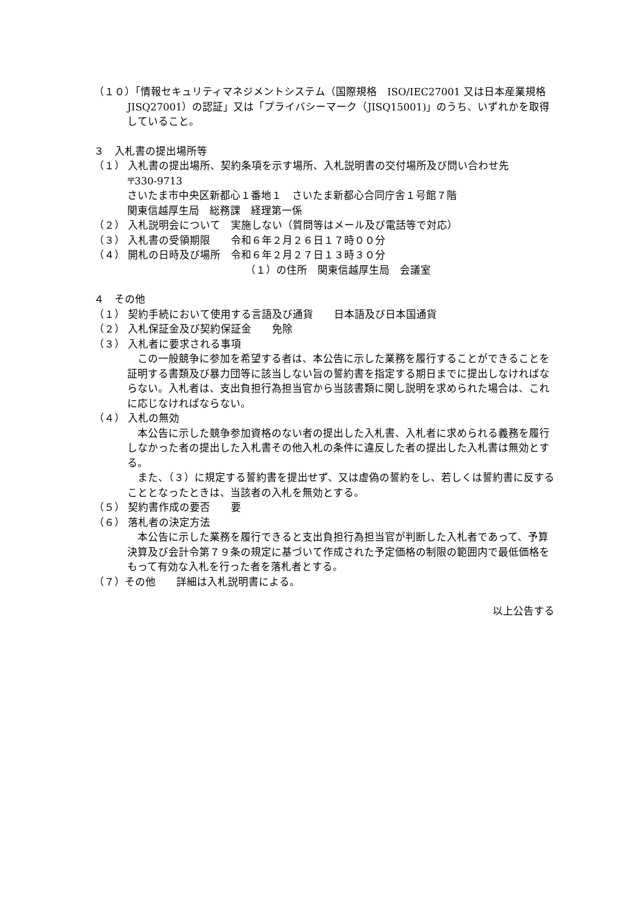（１０）「情報セキュリティマネジメントシステム（国際規格　ISO/IEC27001 又は日本産業規格　JISQ27001）の認証」又は「プライバシーマーク（JISQ15001)」のうち、いずれかを取得していること。
３　入札書の提出場所等
（１） 入札書の提出場所、契約条項を示す場所、入札説明書の交付場所及び問い合わせ先
〒330-9713
さいたま市中央区新都心１番地１　さいたま新都心合同庁舎１号館７階
関東信越厚生局　総務課　経理第一係
（２） 入札説明会について　実施しない（質問等はメール及び電話等で対応）
（３） 入札書の受領期限　　令和６年２月２６日１７時００分
（４） 開札の日時及び場所　令和６年２月２７日１３時３０分
（１）の住所　関東信越厚生局　会議室
４　その他
（１） 契約手続において使用する言語及び通貨　　日本語及び日本国通貨
（２） 入札保証金及び契約保証金　　免除
（３） 入札者に要求される事項
　この一般競争に参加を希望する者は、本公告に示した業務を履行することができることを証明する書類及び暴力団等に該当しない旨の誓約書を指定する期日までに提出しなければならない。入札者は、支出負担行為担当官から当該書類に関し説明を求められた場合は、これに応じなければならない。
（４） 入札の無効
　本公告に示した競争参加資格のない者の提出した入札書、入札者に求められる義務を履行しなかった者の提出した入札書その他入札の条件に違反した者の提出した入札書は無効とする。
　また、（３）に規定する誓約書を提出せず、又は虚偽の誓約をし、若しくは誓約書に反することとなったときは、当該者の入札を無効とする。
（５） 契約書作成の要否　　要
（６） 落札者の決定方法
　本公告に示した業務を履行できると支出負担行為担当官が判断した入札者であって、予算決算及び会計令第７９条の規定に基づいて作成された予定価格の制限の範囲内で最低価格をもって有効な入札を行った者を落札者とする。
（７）その他　　詳細は入札説明書による。
以上公告する